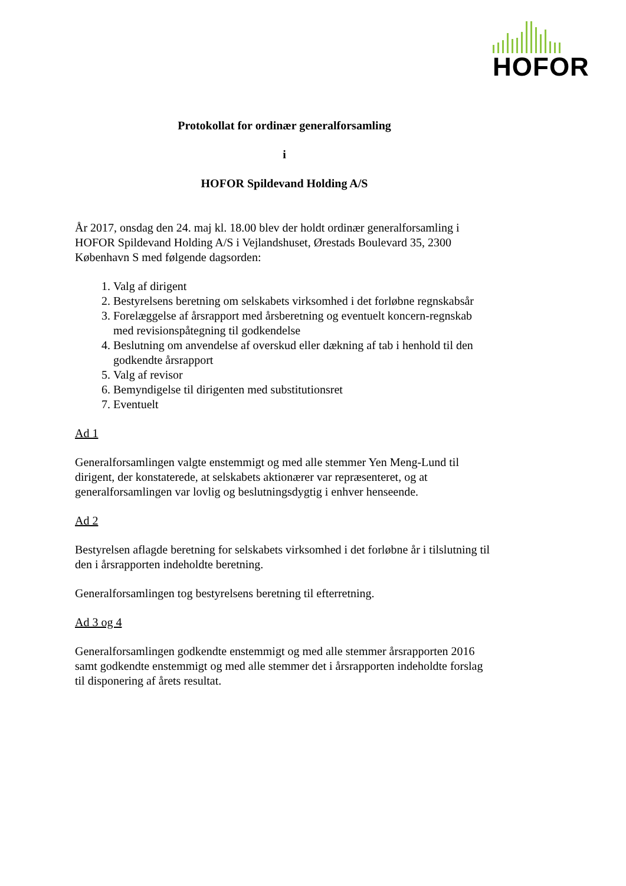HOFOR
Protokollat for ordinær generalforsamling
i
HOFOR Spildevand Holding A/S
År 2017, onsdag den 24. maj kl. 18.00 blev der holdt ordinær generalforsamling i HOFOR Spildevand Holding A/S i Vejlandshuset, Ørestads Boulevard 35, 2300 København S med følgende dagsorden:
1. Valg af dirigent
2. Bestyrelsens beretning om selskabets virksomhed i det forløbne regnskabsår
3. Forelæggelse af årsrapport med årsberetning og eventuelt koncern-regnskab med revisionspåtegning til godkendelse
4. Beslutning om anvendelse af overskud eller dækning af tab i henhold til den godkendte årsrapport
5. Valg af revisor
6. Bemyndigelse til dirigenten med substitutionsret
7. Eventuelt
Ad 1
Generalforsamlingen valgte enstemmigt og med alle stemmer Yen Meng-Lund til dirigent, der konstaterede, at selskabets aktionærer var repræsenteret, og at generalforsamlingen var lovlig og beslutningsdygtig i enhver henseende.
Ad 2
Bestyrelsen aflagde beretning for selskabets virksomhed i det forløbne år i tilslutning til den i årsrapporten indeholdte beretning.
Generalforsamlingen tog bestyrelsens beretning til efterretning.
Ad 3 og 4
Generalforsamlingen godkendte enstemmigt og med alle stemmer årsrapporten 2016 samt godkendte enstemmigt og med alle stemmer det i årsrapporten indeholdte forslag til disponering af årets resultat.